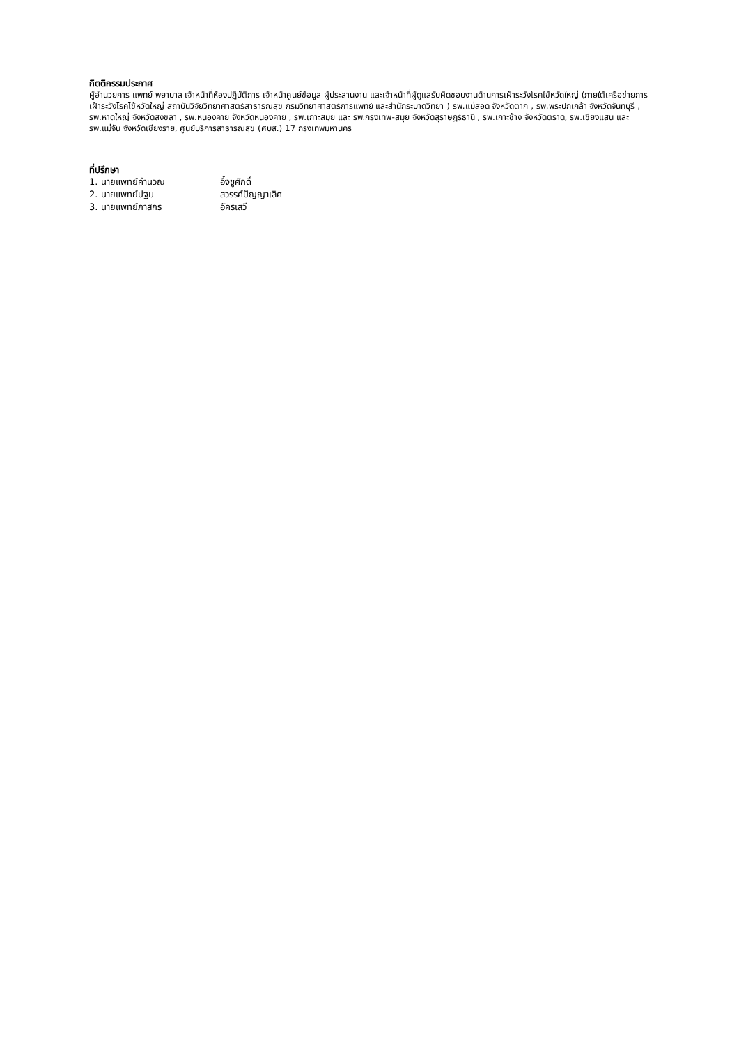กิตติกรรมประกาศ
ผู้อำนวยการ แพทย์ พยาบาล เจ้าหน้าที่ห้องปฏิบัติการ เจ้าหน้าศูนย์ข้อมูล ผู้ประสานงาน และเจ้าหน้าที่ผู้ดูแลรับผิดชอบงานด้านการเฝ้าระวังโรคไข้หวัดใหญ่ (ภายใต้เครือข่ายการเฝ้าระวังโรคไข้หวัดใหญ่ สถาบันวิจัยวิทยาศาสตร์สาธารณสุข กรมวิทยาศาสตร์การแพทย์ และสำนักระบาดวิทยา ) รพ.แม่สอด จังหวัดตาก , รพ.พระปกเกล้า จังหวัดจันทบุรี , รพ.หาดใหญ่ จังหวัดสงขลา , รพ.หนองคาย จังหวัดหนองคาย , รพ.เกาะสมุย และ รพ.กรุงเทพ-สมุย จังหวัดสุราษฎร์ธานี , รพ.เกาะช้าง จังหวัดตราด, รพ.เชียงแสน และ รพ.แม่จัน จังหวัดเชียงราย, ศูนย์บริการสาธารณสุข (ศบส.) 17 กรุงเทพมหานคร
ที่ปรึกษา
| 1. นายแพทย์คำนวณ | อึ้งชูศักดิ์ |
| 2. นายแพทย์ปฐม | สวรรค์ปัญญาเลิศ |
| 3. นายแพทย์ภาสกร | อัครเสวี |